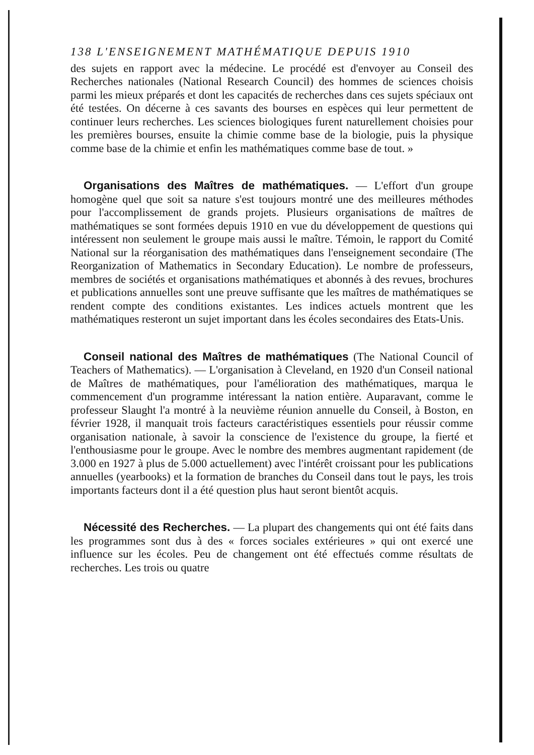138 L'ENSEIGNEMENT MATHÉMATIQUE DEPUIS 1910
des sujets en rapport avec la médecine. Le procédé est d'envoyer au Conseil des Recherches nationales (National Research Council) des hommes de sciences choisis parmi les mieux préparés et dont les capacités de recherches dans ces sujets spéciaux ont été testées. On décerne à ces savants des bourses en espèces qui leur permettent de continuer leurs recherches. Les sciences biologiques furent naturellement choisies pour les premières bourses, ensuite la chimie comme base de la biologie, puis la physique comme base de la chimie et enfin les mathématiques comme base de tout. »
Organisations des Maîtres de mathématiques. — L'effort d'un groupe homogène quel que soit sa nature s'est toujours montré une des meilleures méthodes pour l'accomplissement de grands projets. Plusieurs organisations de maîtres de mathématiques se sont formées depuis 1910 en vue du développement de questions qui intéressent non seulement le groupe mais aussi le maître. Témoin, le rapport du Comité National sur la réorganisation des mathématiques dans l'enseignement secondaire (The Reorganization of Mathematics in Secondary Education). Le nombre de professeurs, membres de sociétés et organisations mathématiques et abonnés à des revues, brochures et publications annuelles sont une preuve suffisante que les maîtres de mathématiques se rendent compte des conditions existantes. Les indices actuels montrent que les mathématiques resteront un sujet important dans les écoles secondaires des Etats-Unis.
Conseil national des Maîtres de mathématiques (The National Council of Teachers of Mathematics). — L'organisation à Cleveland, en 1920 d'un Conseil national de Maîtres de mathématiques, pour l'amélioration des mathématiques, marqua le commencement d'un programme intéressant la nation entière. Auparavant, comme le professeur Slaught l'a montré à la neuvième réunion annuelle du Conseil, à Boston, en février 1928, il manquait trois facteurs caractéristiques essentiels pour réussir comme organisation nationale, à savoir la conscience de l'existence du groupe, la fierté et l'enthousiasme pour le groupe. Avec le nombre des membres augmentant rapidement (de 3.000 en 1927 à plus de 5.000 actuellement) avec l'intérêt croissant pour les publications annuelles (yearbooks) et la formation de branches du Conseil dans tout le pays, les trois importants facteurs dont il a été question plus haut seront bientôt acquis.
Nécessité des Recherches. — La plupart des changements qui ont été faits dans les programmes sont dus à des « forces sociales extérieures » qui ont exercé une influence sur les écoles. Peu de changement ont été effectués comme résultats de recherches. Les trois ou quatre